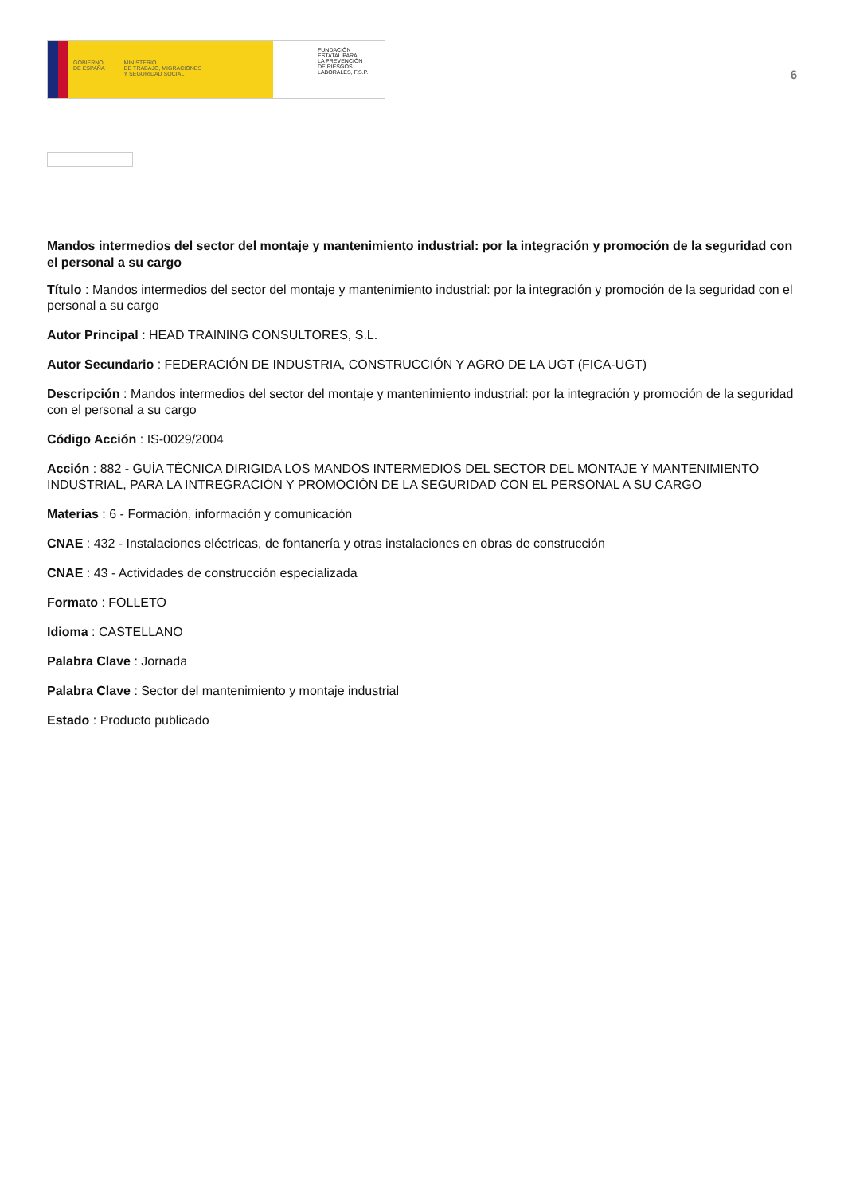GOBIERNO
DE ESPAÑA
MINISTERIO
DE TRABAJO, MIGRACIONES
Y SEGURIDAD SOCIAL
FUNDACIÓN
ESTATAL PARA
LA PREVENCIÓN
DE RIESGOS
LABORALES, F.S.P.
6
Mandos intermedios del sector del montaje y mantenimiento industrial: por la integración y promoción de la seguridad con el personal a su cargo
Título : Mandos intermedios del sector del montaje y mantenimiento industrial: por la integración y promoción de la seguridad con el personal a su cargo
Autor Principal : HEAD TRAINING CONSULTORES, S.L.
Autor Secundario : FEDERACIÓN DE INDUSTRIA, CONSTRUCCIÓN Y AGRO DE LA UGT (FICA-UGT)
Descripción : Mandos intermedios del sector del montaje y mantenimiento industrial: por la integración y promoción de la seguridad con el personal a su cargo
Código Acción : IS-0029/2004
Acción : 882 - GUÍA TÉCNICA DIRIGIDA LOS MANDOS INTERMEDIOS DEL SECTOR DEL MONTAJE Y MANTENIMIENTO INDUSTRIAL, PARA LA INTREGRACIÓN Y PROMOCIÓN DE LA SEGURIDAD CON EL PERSONAL A SU CARGO
Materias : 6 - Formación, información y comunicación
CNAE : 432 - Instalaciones eléctricas, de fontanería y otras instalaciones en obras de construcción
CNAE : 43 - Actividades de construcción especializada
Formato : FOLLETO
Idioma : CASTELLANO
Palabra Clave : Jornada
Palabra Clave : Sector del mantenimiento y montaje industrial
Estado : Producto publicado